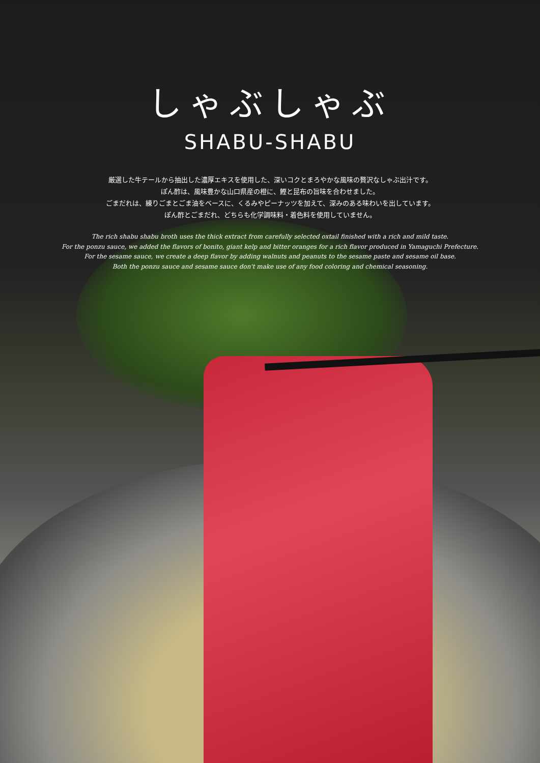しゃぶしゃぶ
SHABU-SHABU
厳選した牛テールから抽出した濃厚エキスを使用した、深いコクとまろやかな風味の贅沢なしゃぶ出汁です。
ぽん酢は、風味豊かな山口県産の橙に、鰹と昆布の旨味を合わせました。
ごまだれは、練りごまとごま油をベースに、くるみやピーナッツを加えて、深みのある味わいを出しています。
ぽん酢とごまだれ、どちらも化学調味料・着色料を使用していません。
The rich shabu shabu broth uses the thick extract from carefully selected oxtail finished with a rich and mild taste.
For the ponzu sauce, we added the flavors of bonito, giant kelp and bitter oranges for a rich flavor produced in Yamaguchi Prefecture.
For the sesame sauce, we create a deep flavor by adding walnuts and peanuts to the sesame paste and sesame oil base.
Both the ponzu sauce and sesame sauce don't make use of any food coloring and chemical seasoning.